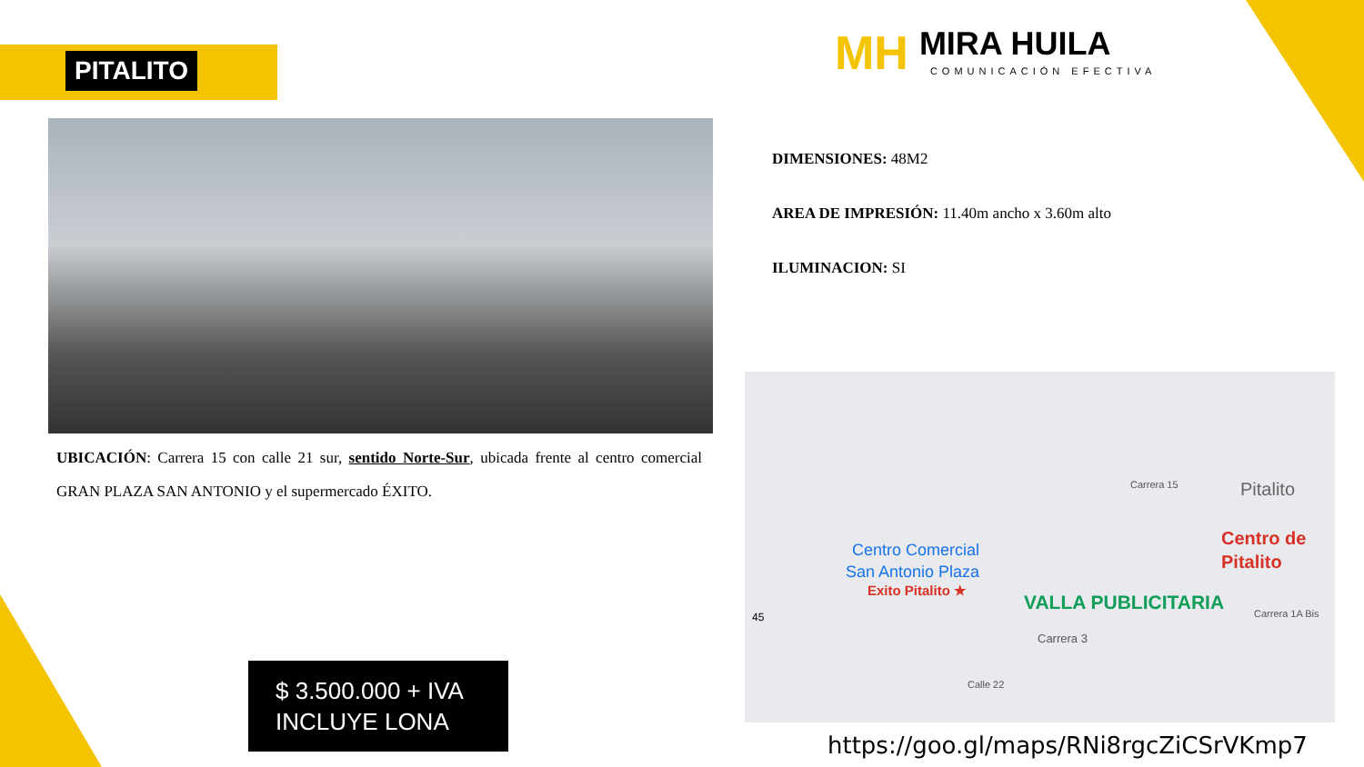PITALITO
MH MIRA HUILA COMUNICACIÓN EFECTIVA
UBICACIÓN: Carrera 15 con calle 21 sur, sentido Norte-Sur, ubicada frente al centro comercial GRAN PLAZA SAN ANTONIO y el supermercado ÉXITO.
DIMENSIONES: 48M2
AREA DE IMPRESIÓN: 11.40m ancho x 3.60m alto
ILUMINACION: SI
Carrera 15 Pitalito
Centro Comercial
San Antonio Plaza
Exito Pitalito ★
Centro de
Pitalito
VALLA PUBLICITARIA
45
Carrera 3
Carrera 1A Bis
Calle 22
https://goo.gl/maps/RNi8rgcZiCSrVKmp7
$ 3.500.000 + IVA
INCLUYE LONA